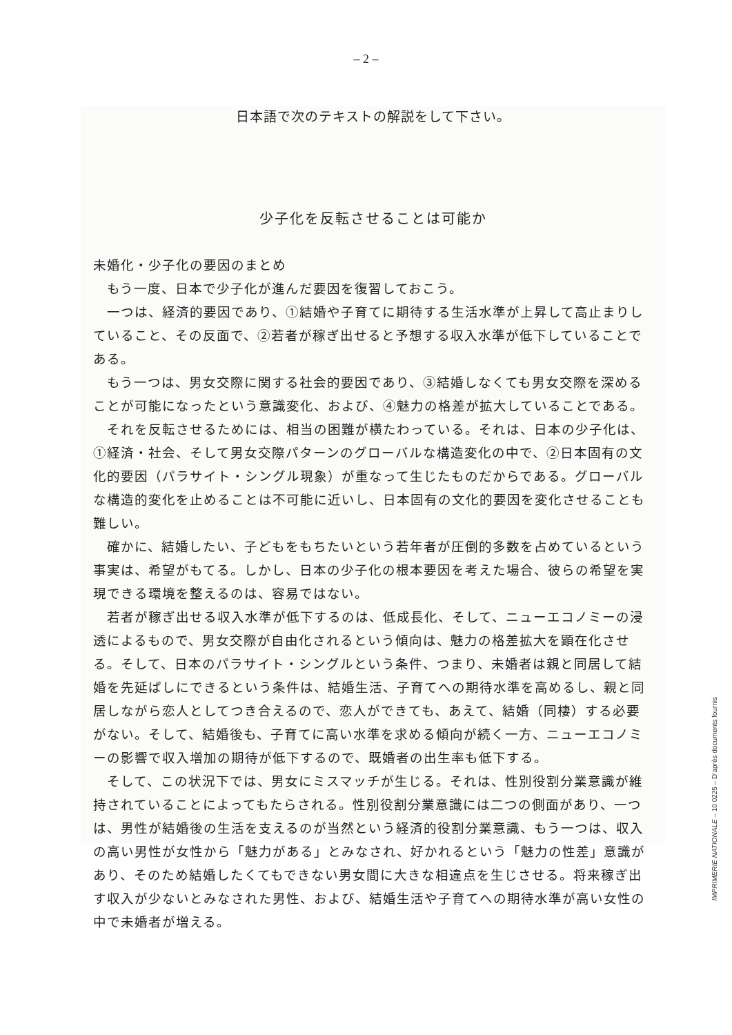– 2 –
日本語で次のテキストの解説をして下さい。
少子化を反転させることは可能か
未婚化・少子化の要因のまとめ
　もう一度、日本で少子化が進んだ要因を復習しておこう。
　一つは、経済的要因であり、①結婚や子育てに期待する生活水準が上昇して高止まりしていること、その反面で、②若者が稼ぎ出せると予想する収入水準が低下していることである。
　もう一つは、男女交際に関する社会的要因であり、③結婚しなくても男女交際を深めることが可能になったという意識変化、および、④魅力の格差が拡大していることである。
　それを反転させるためには、相当の困難が横たわっている。それは、日本の少子化は、①経済・社会、そして男女交際パターンのグローバルな構造変化の中で、②日本固有の文化的要因（パラサイト・シングル現象）が重なって生じたものだからである。グローバルな構造的変化を止めることは不可能に近いし、日本固有の文化的要因を変化させることも難しい。
　確かに、結婚したい、子どもをもちたいという若年者が圧倒的多数を占めているという事実は、希望がもてる。しかし、日本の少子化の根本要因を考えた場合、彼らの希望を実現できる環境を整えるのは、容易ではない。
　若者が稼ぎ出せる収入水準が低下するのは、低成長化、そして、ニューエコノミーの浸透によるもので、男女交際が自由化されるという傾向は、魅力の格差拡大を顕在化させる。そして、日本のパラサイト・シングルという条件、つまり、未婚者は親と同居して結婚を先延ばしにできるという条件は、結婚生活、子育てへの期待水準を高めるし、親と同居しながら恋人としてつき合えるので、恋人ができても、あえて、結婚（同棲）する必要がない。そして、結婚後も、子育てに高い水準を求める傾向が続く一方、ニューエコノミーの影響で収入増加の期待が低下するので、既婚者の出生率も低下する。
　そして、この状況下では、男女にミスマッチが生じる。それは、性別役割分業意識が維持されていることによってもたらされる。性別役割分業意識には二つの側面があり、一つは、男性が結婚後の生活を支えるのが当然という経済的役割分業意識、もう一つは、収入の高い男性が女性から「魅力がある」とみなされ、好かれるという「魅力の性差」意識があり、そのため結婚したくてもできない男女間に大きな相違点を生じさせる。将来稼ぎ出す収入が少ないとみなされた男性、および、結婚生活や子育てへの期待水準が高い女性の中で未婚者が増える。
IMPRIMERIE NATIONALE – 10 0225 – D’après documents fournis